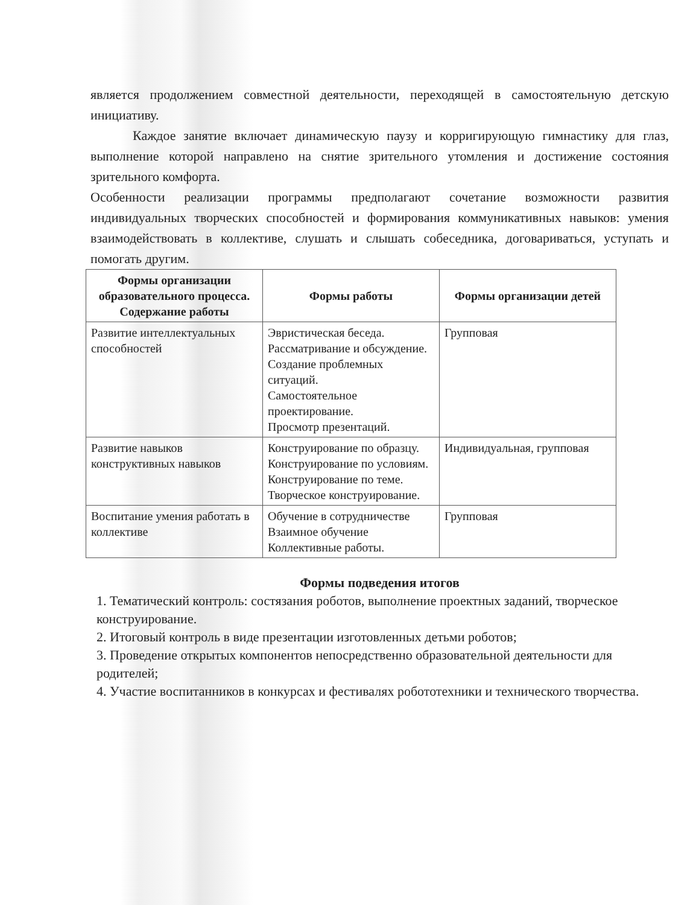является продолжением совместной деятельности, переходящей в самостоятельную детскую инициативу.
Каждое занятие включает динамическую паузу и корригирующую гимнастику для глаз, выполнение которой направлено на снятие зрительного утомления и достижение состояния зрительного комфорта.
Особенности реализации программы предполагают сочетание возможности развития индивидуальных творческих способностей и формирования коммуникативных навыков: умения взаимодействовать в коллективе, слушать и слышать собеседника, договариваться, уступать и помогать другим.
| Формы организации образовательного процесса. Содержание работы | Формы работы | Формы организации детей |
| --- | --- | --- |
| Развитие интеллектуальных способностей | Эвристическая беседа. Рассматривание и обсуждение. Создание проблемных ситуаций. Самостоятельное проектирование. Просмотр презентаций. | Групповая |
| Развитие навыков конструктивных навыков | Конструирование по образцу. Конструирование по условиям. Конструирование по теме. Творческое конструирование. | Индивидуальная, групповая |
| Воспитание умения работать в коллективе | Обучение в сотрудничестве Взаимное обучение Коллективные работы. | Групповая |
Формы подведения итогов
1. Тематический контроль: состязания роботов, выполнение проектных заданий, творческое конструирование.
2. Итоговый контроль в виде презентации изготовленных детьми роботов;
3. Проведение открытых компонентов непосредственно образовательной деятельности для родителей;
4. Участие воспитанников в конкурсах и фестивалях робототехники и технического творчества.